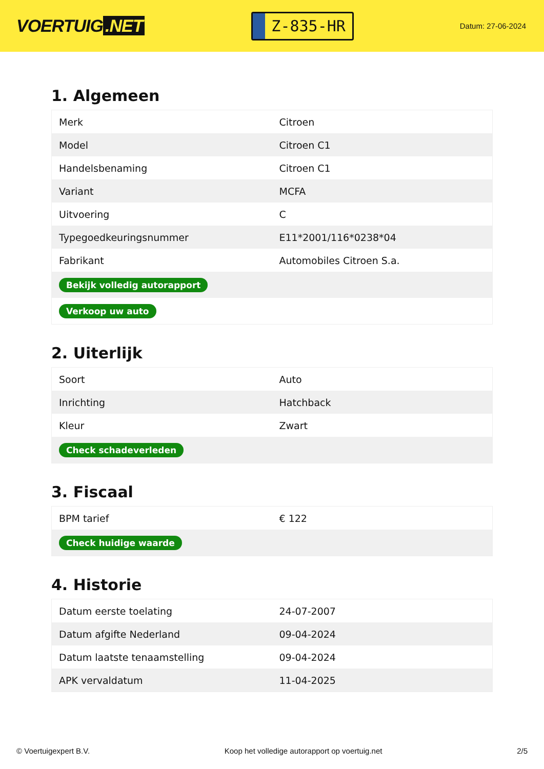VOERTUIG.NET
Z-835-HR
Datum: 27-06-2024
1. Algemeen
| Merk | Citroen |
| Model | Citroen C1 |
| Handelsbenaming | Citroen C1 |
| Variant | MCFA |
| Uitvoering | C |
| Typegoedkeuringsnummer | E11*2001/116*0238*04 |
| Fabrikant | Automobiles Citroen S.a. |
| Bekijk volledig autorapport | |
| Verkoop uw auto | |
2. Uiterlijk
| Soort | Auto |
| Inrichting | Hatchback |
| Kleur | Zwart |
| Check schadeverleden | |
3. Fiscaal
| BPM tarief | € 122 |
| Check huidige waarde | |
4. Historie
| Datum eerste toelating | 24-07-2007 |
| Datum afgifte Nederland | 09-04-2024 |
| Datum laatste tenaamstelling | 09-04-2024 |
| APK vervaldatum | 11-04-2025 |
© Voertuigexpert B.V. Koop het volledige autorapport op voertuig.net 2/5